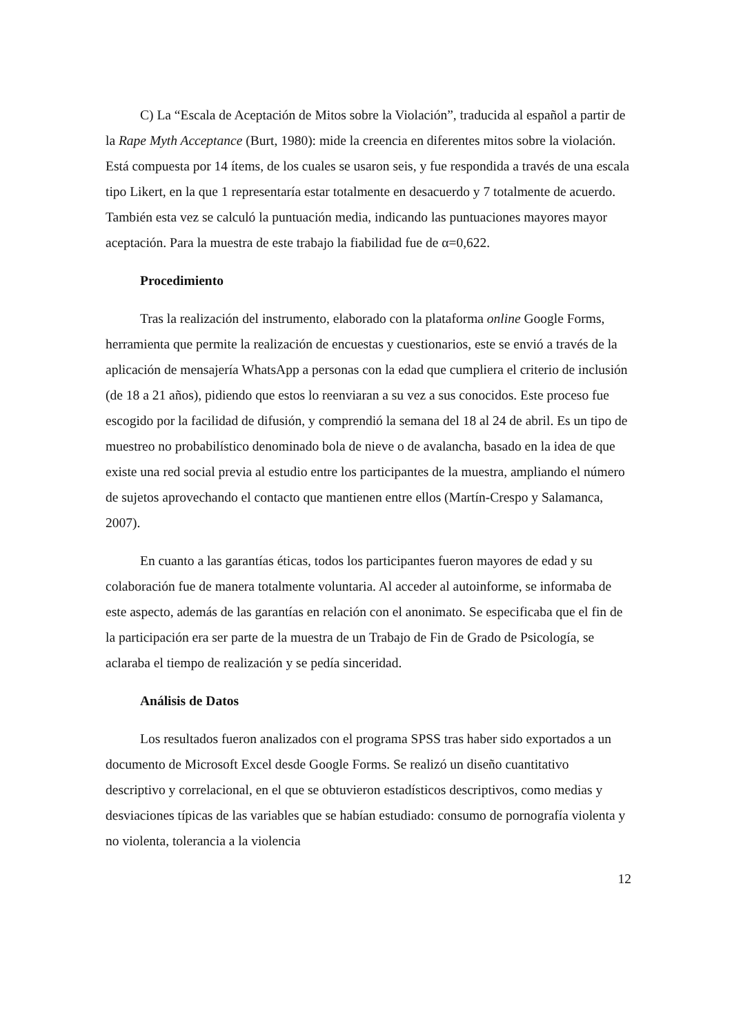C) La “Escala de Aceptación de Mitos sobre la Violación”, traducida al español a partir de la Rape Myth Acceptance (Burt, 1980): mide la creencia en diferentes mitos sobre la violación. Está compuesta por 14 ítems, de los cuales se usaron seis, y fue respondida a través de una escala tipo Likert, en la que 1 representaría estar totalmente en desacuerdo y 7 totalmente de acuerdo. También esta vez se calculó la puntuación media, indicando las puntuaciones mayores mayor aceptación. Para la muestra de este trabajo la fiabilidad fue de α=0,622.
Procedimiento
Tras la realización del instrumento, elaborado con la plataforma online Google Forms, herramienta que permite la realización de encuestas y cuestionarios, este se envió a través de la aplicación de mensajería WhatsApp a personas con la edad que cumpliera el criterio de inclusión (de 18 a 21 años), pidiendo que estos lo reenviaran a su vez a sus conocidos. Este proceso fue escogido por la facilidad de difusión, y comprendió la semana del 18 al 24 de abril. Es un tipo de muestreo no probabilístico denominado bola de nieve o de avalancha, basado en la idea de que existe una red social previa al estudio entre los participantes de la muestra, ampliando el número de sujetos aprovechando el contacto que mantienen entre ellos (Martín-Crespo y Salamanca, 2007).
En cuanto a las garantías éticas, todos los participantes fueron mayores de edad y su colaboración fue de manera totalmente voluntaria. Al acceder al autoinforme, se informaba de este aspecto, además de las garantías en relación con el anonimato. Se especificaba que el fin de la participación era ser parte de la muestra de un Trabajo de Fin de Grado de Psicología, se aclaraba el tiempo de realización y se pedía sinceridad.
Análisis de Datos
Los resultados fueron analizados con el programa SPSS tras haber sido exportados a un documento de Microsoft Excel desde Google Forms. Se realizó un diseño cuantitativo descriptivo y correlacional, en el que se obtuvieron estadísticos descriptivos, como medias y desviaciones típicas de las variables que se habían estudiado: consumo de pornografía violenta y no violenta, tolerancia a la violencia
12